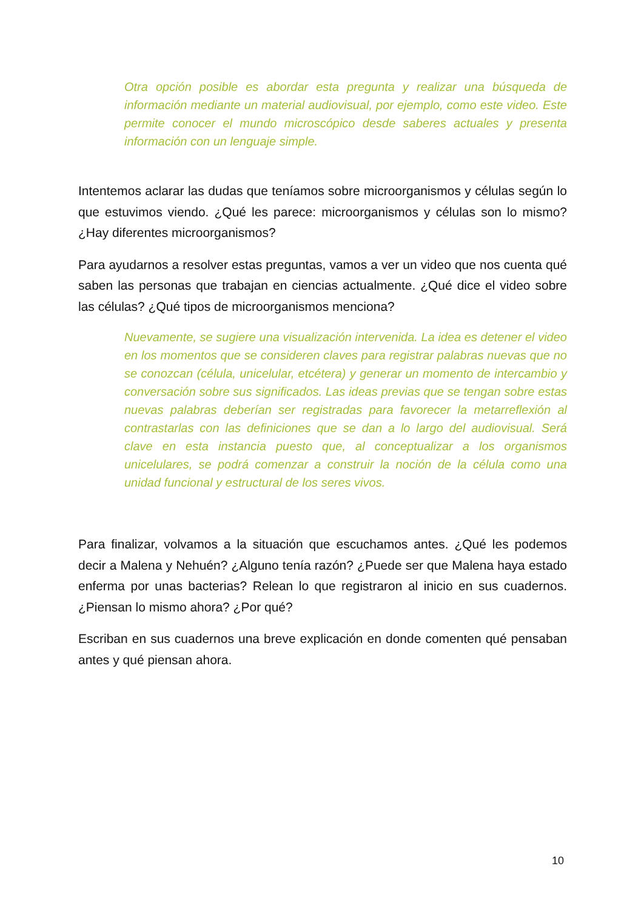Otra opción posible es abordar esta pregunta y realizar una búsqueda de información mediante un material audiovisual, por ejemplo, como este video. Este permite conocer el mundo microscópico desde saberes actuales y presenta información con un lenguaje simple.
Intentemos aclarar las dudas que teníamos sobre microorganismos y células según lo que estuvimos viendo. ¿Qué les parece: microorganismos y células son lo mismo? ¿Hay diferentes microorganismos?
Para ayudarnos a resolver estas preguntas, vamos a ver un video que nos cuenta qué saben las personas que trabajan en ciencias actualmente. ¿Qué dice el video sobre las células? ¿Qué tipos de microorganismos menciona?
Nuevamente, se sugiere una visualización intervenida. La idea es detener el video en los momentos que se consideren claves para registrar palabras nuevas que no se conozcan (célula, unicelular, etcétera) y generar un momento de intercambio y conversación sobre sus significados. Las ideas previas que se tengan sobre estas nuevas palabras deberían ser registradas para favorecer la metarreflexión al contrastarlas con las definiciones que se dan a lo largo del audiovisual. Será clave en esta instancia puesto que, al conceptualizar a los organismos unicelulares, se podrá comenzar a construir la noción de la célula como una unidad funcional y estructural de los seres vivos.
Para finalizar, volvamos a la situación que escuchamos antes. ¿Qué les podemos decir a Malena y Nehuén? ¿Alguno tenía razón? ¿Puede ser que Malena haya estado enferma por unas bacterias? Relean lo que registraron al inicio en sus cuadernos. ¿Piensan lo mismo ahora? ¿Por qué?
Escriban en sus cuadernos una breve explicación en donde comenten qué pensaban antes y qué piensan ahora.
10